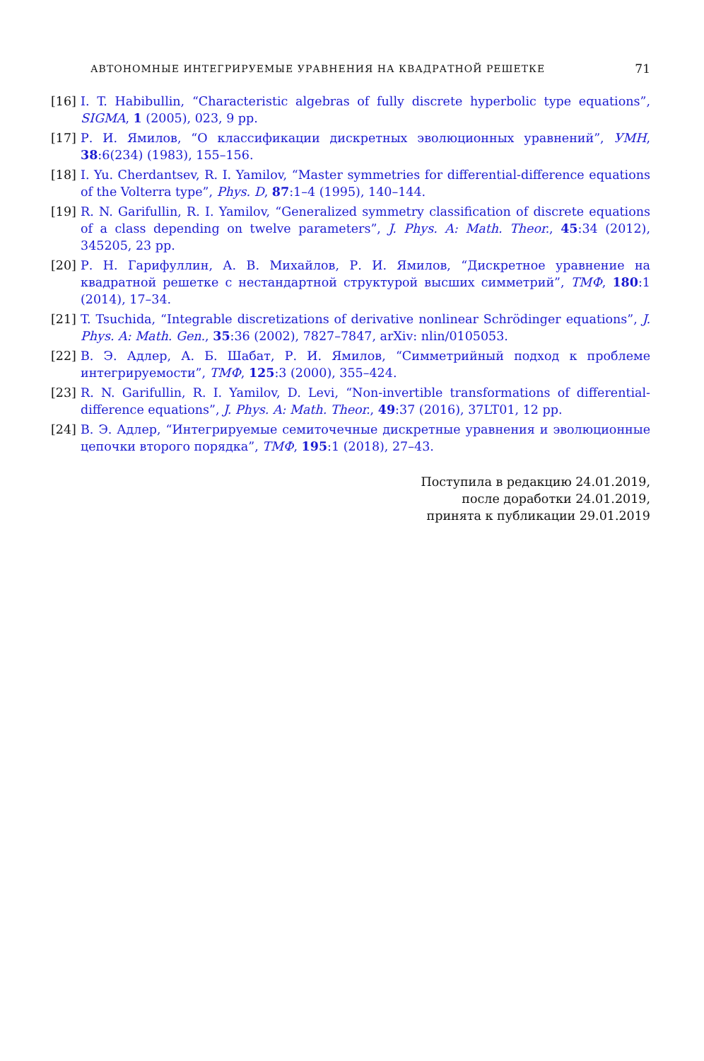АВТОНОМНЫЕ ИНТЕГРИРУЕМЫЕ УРАВНЕНИЯ НА КВАДРАТНОЙ РЕШЕТКЕ 71
[16] I. T. Habibullin, “Characteristic algebras of fully discrete hyperbolic type equations”, SIGMA, 1 (2005), 023, 9 pp.
[17] Р. И. Ямилов, “О классификации дискретных эволюционных уравнений”, УМН, 38:6(234) (1983), 155–156.
[18] I. Yu. Cherdantsev, R. I. Yamilov, “Master symmetries for differential-difference equations of the Volterra type”, Phys. D, 87:1–4 (1995), 140–144.
[19] R. N. Garifullin, R. I. Yamilov, “Generalized symmetry classification of discrete equations of a class depending on twelve parameters”, J. Phys. A: Math. Theor., 45:34 (2012), 345205, 23 pp.
[20] Р. Н. Гарифуллин, А. В. Михайлов, Р. И. Ямилов, “Дискретное уравнение на квадратной решетке с нестандартной структурой высших симметрий”, ТМФ, 180:1 (2014), 17–34.
[21] T. Tsuchida, “Integrable discretizations of derivative nonlinear Schrödinger equations”, J. Phys. A: Math. Gen., 35:36 (2002), 7827–7847, arXiv: nlin/0105053.
[22] В. Э. Адлер, А. Б. Шабат, Р. И. Ямилов, “Симметрийный подход к проблеме интегрируемости”, ТМФ, 125:3 (2000), 355–424.
[23] R. N. Garifullin, R. I. Yamilov, D. Levi, “Non-invertible transformations of differential-difference equations”, J. Phys. A: Math. Theor., 49:37 (2016), 37LT01, 12 pp.
[24] В. Э. Адлер, “Интегрируемые семиточечные дискретные уравнения и эволюционные цепочки второго порядка”, ТМФ, 195:1 (2018), 27–43.
Поступила в редакцию 24.01.2019,
после доработки 24.01.2019,
принята к публикации 29.01.2019